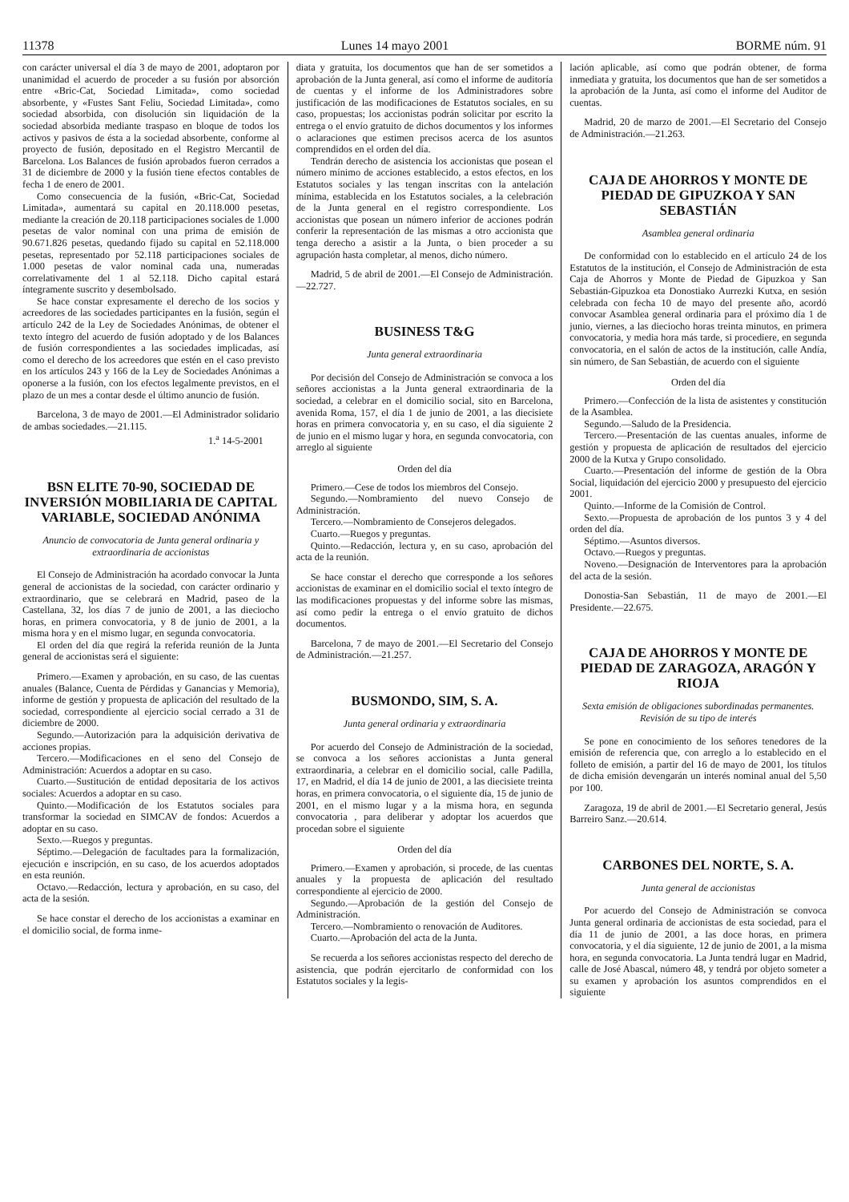11378 Lunes 14 mayo 2001 BORME núm. 91
con carácter universal el día 3 de mayo de 2001, adoptaron por unanimidad el acuerdo de proceder a su fusión por absorción entre «Bric-Cat, Sociedad Limitada», como sociedad absorbente, y «Fustes Sant Feliu, Sociedad Limitada», como sociedad absorbida, con disolución sin liquidación de la sociedad absorbida mediante traspaso en bloque de todos los activos y pasivos de ésta a la sociedad absorbente, conforme al proyecto de fusión, depositado en el Registro Mercantil de Barcelona. Los Balances de fusión aprobados fueron cerrados a 31 de diciembre de 2000 y la fusión tiene efectos contables de fecha 1 de enero de 2001.
Como consecuencia de la fusión, «Bric-Cat, Sociedad Limitada», aumentará su capital en 20.118.000 pesetas, mediante la creación de 20.118 participaciones sociales de 1.000 pesetas de valor nominal con una prima de emisión de 90.671.826 pesetas, quedando fijado su capital en 52.118.000 pesetas, representado por 52.118 participaciones sociales de 1.000 pesetas de valor nominal cada una, numeradas correlativamente del 1 al 52.118. Dicho capital estará íntegramente suscrito y desembolsado.
Se hace constar expresamente el derecho de los socios y acreedores de las sociedades participantes en la fusión, según el artículo 242 de la Ley de Sociedades Anónimas, de obtener el texto íntegro del acuerdo de fusión adoptado y de los Balances de fusión correspondientes a las sociedades implicadas, así como el derecho de los acreedores que estén en el caso previsto en los artículos 243 y 166 de la Ley de Sociedades Anónimas a oponerse a la fusión, con los efectos legalmente previstos, en el plazo de un mes a contar desde el último anuncio de fusión.
Barcelona, 3 de mayo de 2001.—El Administrador solidario de ambas sociedades.—21.115.
1.<sup>a</sup> 14-5-2001
BSN ELITE 70-90, SOCIEDAD DE INVERSIÓN MOBILIARIA DE CAPITAL VARIABLE, SOCIEDAD ANÓNIMA
Anuncio de convocatoria de Junta general ordinaria y extraordinaria de accionistas
El Consejo de Administración ha acordado convocar la Junta general de accionistas de la sociedad, con carácter ordinario y extraordinario, que se celebrará en Madrid, paseo de la Castellana, 32, los días 7 de junio de 2001, a las dieciocho horas, en primera convocatoria, y 8 de junio de 2001, a la misma hora y en el mismo lugar, en segunda convocatoria.
El orden del día que regirá la referida reunión de la Junta general de accionistas será el siguiente:
Primero.—Examen y aprobación, en su caso, de las cuentas anuales (Balance, Cuenta de Pérdidas y Ganancias y Memoria), informe de gestión y propuesta de aplicación del resultado de la sociedad, correspondiente al ejercicio social cerrado a 31 de diciembre de 2000.
Segundo.—Autorización para la adquisición derivativa de acciones propias.
Tercero.—Modificaciones en el seno del Consejo de Administración: Acuerdos a adoptar en su caso.
Cuarto.—Sustitución de entidad depositaria de los activos sociales: Acuerdos a adoptar en su caso.
Quinto.—Modificación de los Estatutos sociales para transformar la sociedad en SIMCAV de fondos: Acuerdos a adoptar en su caso.
Sexto.—Ruegos y preguntas.
Séptimo.—Delegación de facultades para la formalización, ejecución e inscripción, en su caso, de los acuerdos adoptados en esta reunión.
Octavo.—Redacción, lectura y aprobación, en su caso, del acta de la sesión.
Se hace constar el derecho de los accionistas a examinar en el domicilio social, de forma inme-
diata y gratuita, los documentos que han de ser sometidos a aprobación de la Junta general, así como el informe de auditoría de cuentas y el informe de los Administradores sobre justificación de las modificaciones de Estatutos sociales, en su caso, propuestas; los accionistas podrán solicitar por escrito la entrega o el envío gratuito de dichos documentos y los informes o aclaraciones que estimen precisos acerca de los asuntos comprendidos en el orden del día.
Tendrán derecho de asistencia los accionistas que posean el número mínimo de acciones establecido, a estos efectos, en los Estatutos sociales y las tengan inscritas con la antelación mínima, establecida en los Estatutos sociales, a la celebración de la Junta general en el registro correspondiente. Los accionistas que posean un número inferior de acciones podrán conferir la representación de las mismas a otro accionista que tenga derecho a asistir a la Junta, o bien proceder a su agrupación hasta completar, al menos, dicho número.
Madrid, 5 de abril de 2001.—El Consejo de Administración.—22.727.
BUSINESS T&G
Junta general extraordinaria
Por decisión del Consejo de Administración se convoca a los señores accionistas a la Junta general extraordinaria de la sociedad, a celebrar en el domicilio social, sito en Barcelona, avenida Roma, 157, el día 1 de junio de 2001, a las diecisiete horas en primera convocatoria y, en su caso, el día siguiente 2 de junio en el mismo lugar y hora, en segunda convocatoria, con arreglo al siguiente
Orden del día
Primero.—Cese de todos los miembros del Consejo.
Segundo.—Nombramiento del nuevo Consejo de Administración.
Tercero.—Nombramiento de Consejeros delegados.
Cuarto.—Ruegos y preguntas.
Quinto.—Redacción, lectura y, en su caso, aprobación del acta de la reunión.
Se hace constar el derecho que corresponde a los señores accionistas de examinar en el domicilio social el texto íntegro de las modificaciones propuestas y del informe sobre las mismas, así como pedir la entrega o el envío gratuito de dichos documentos.
Barcelona, 7 de mayo de 2001.—El Secretario del Consejo de Administración.—21.257.
BUSMONDO, SIM, S. A.
Junta general ordinaria y extraordinaria
Por acuerdo del Consejo de Administración de la sociedad, se convoca a los señores accionistas a Junta general extraordinaria, a celebrar en el domicilio social, calle Padilla, 17, en Madrid, el día 14 de junio de 2001, a las diecisiete treinta horas, en primera convocatoria, o el siguiente día, 15 de junio de 2001, en el mismo lugar y a la misma hora, en segunda convocatoria , para deliberar y adoptar los acuerdos que procedan sobre el siguiente
Orden del día
Primero.—Examen y aprobación, si procede, de las cuentas anuales y la propuesta de aplicación del resultado correspondiente al ejercicio de 2000.
Segundo.—Aprobación de la gestión del Consejo de Administración.
Tercero.—Nombramiento o renovación de Auditores.
Cuarto.—Aprobación del acta de la Junta.
Se recuerda a los señores accionistas respecto del derecho de asistencia, que podrán ejercitarlo de conformidad con los Estatutos sociales y la legis-
lación aplicable, así como que podrán obtener, de forma inmediata y gratuita, los documentos que han de ser sometidos a la aprobación de la Junta, así como el informe del Auditor de cuentas.
Madrid, 20 de marzo de 2001.—El Secretario del Consejo de Administración.—21.263.
CAJA DE AHORROS Y MONTE DE PIEDAD DE GIPUZKOA Y SAN SEBASTIÁN
Asamblea general ordinaria
De conformidad con lo establecido en el artículo 24 de los Estatutos de la institución, el Consejo de Administración de esta Caja de Ahorros y Monte de Piedad de Gipuzkoa y San Sebastián-Gipuzkoa eta Donostiako Aurrezki Kutxa, en sesión celebrada con fecha 10 de mayo del presente año, acordó convocar Asamblea general ordinaria para el próximo día 1 de junio, viernes, a las dieciocho horas treinta minutos, en primera convocatoria, y media hora más tarde, si procediere, en segunda convocatoria, en el salón de actos de la institución, calle Andía, sin número, de San Sebastián, de acuerdo con el siguiente
Orden del día
Primero.—Confección de la lista de asistentes y constitución de la Asamblea.
Segundo.—Saludo de la Presidencia.
Tercero.—Presentación de las cuentas anuales, informe de gestión y propuesta de aplicación de resultados del ejercicio 2000 de la Kutxa y Grupo consolidado.
Cuarto.—Presentación del informe de gestión de la Obra Social, liquidación del ejercicio 2000 y presupuesto del ejercicio 2001.
Quinto.—Informe de la Comisión de Control.
Sexto.—Propuesta de aprobación de los puntos 3 y 4 del orden del día.
Séptimo.—Asuntos diversos.
Octavo.—Ruegos y preguntas.
Noveno.—Designación de Interventores para la aprobación del acta de la sesión.
Donostia-San Sebastián, 11 de mayo de 2001.—El Presidente.—22.675.
CAJA DE AHORROS Y MONTE DE PIEDAD DE ZARAGOZA, ARAGÓN Y RIOJA
Sexta emisión de obligaciones subordinadas permanentes. Revisión de su tipo de interés
Se pone en conocimiento de los señores tenedores de la emisión de referencia que, con arreglo a lo establecido en el folleto de emisión, a partir del 16 de mayo de 2001, los títulos de dicha emisión devengarán un interés nominal anual del 5,50 por 100.
Zaragoza, 19 de abril de 2001.—El Secretario general, Jesús Barreiro Sanz.—20.614.
CARBONES DEL NORTE, S. A.
Junta general de accionistas
Por acuerdo del Consejo de Administración se convoca Junta general ordinaria de accionistas de esta sociedad, para el día 11 de junio de 2001, a las doce horas, en primera convocatoria, y el día siguiente, 12 de junio de 2001, a la misma hora, en segunda convocatoria. La Junta tendrá lugar en Madrid, calle de José Abascal, número 48, y tendrá por objeto someter a su examen y aprobación los asuntos comprendidos en el siguiente